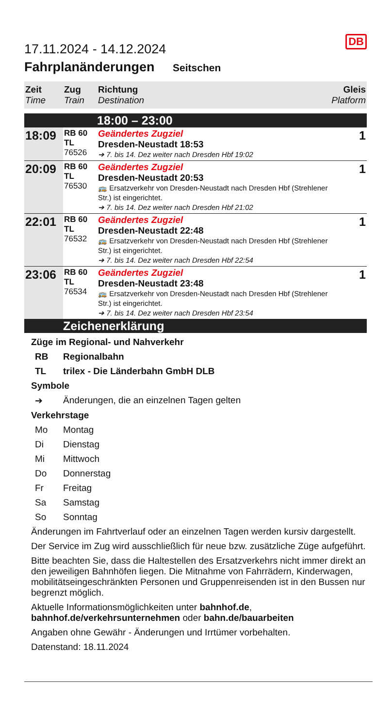DB
17.11.2024 - 14.12.2024
Fahrplanänderungen Seitschen
| Zeit Time | Zug Train | Richtung Destination | Gleis Platform |
| --- | --- | --- | --- |
| | | 18:00 – 23:00 | |
| 18:09 | RB 60 TL 76526 | Geändertes Zugziel Dresden-Neustadt 18:53 ➔ 7. bis 14. Dez weiter nach Dresden Hbf 19:02 | 1 |
| 20:09 | RB 60 TL 76530 | Geändertes Zugziel Dresden-Neustadt 20:53 🚌 Ersatzverkehr von Dresden-Neustadt nach Dresden Hbf (Strehlener Str.) ist eingerichtet. ➔ 7. bis 14. Dez weiter nach Dresden Hbf 21:02 | 1 |
| 22:01 | RB 60 TL 76532 | Geändertes Zugziel Dresden-Neustadt 22:48 🚌 Ersatzverkehr von Dresden-Neustadt nach Dresden Hbf (Strehlener Str.) ist eingerichtet. ➔ 7. bis 14. Dez weiter nach Dresden Hbf 22:54 | 1 |
| 23:06 | RB 60 TL 76534 | Geändertes Zugziel Dresden-Neustadt 23:48 🚌 Ersatzverkehr von Dresden-Neustadt nach Dresden Hbf (Strehlener Str.) ist eingerichtet. ➔ 7. bis 14. Dez weiter nach Dresden Hbf 23:54 | 1 |
| | Zeichenerklärung | | |
Züge im Regional- und Nahverkehr
RB Regionalbahn
TL trilex - Die Länderbahn GmbH DLB
Symbole
➔ Änderungen, die an einzelnen Tagen gelten
Verkehrstage
Mo Montag
Di Dienstag
Mi Mittwoch
Do Donnerstag
Fr Freitag
Sa Samstag
So Sonntag
Änderungen im Fahrtverlauf oder an einzelnen Tagen werden kursiv dargestellt.
Der Service im Zug wird ausschließlich für neue bzw. zusätzliche Züge aufgeführt.
Bitte beachten Sie, dass die Haltestellen des Ersatzverkehrs nicht immer direkt an den jeweiligen Bahnhöfen liegen. Die Mitnahme von Fahrrädern, Kinderwagen, mobilitätseingeschränkten Personen und Gruppenreisenden ist in den Bussen nur begrenzt möglich.
Aktuelle Informationsmöglichkeiten unter bahnhof.de, bahnhof.de/verkehrsunternehmen oder bahn.de/bauarbeiten
Angaben ohne Gewähr - Änderungen und Irrtümer vorbehalten.
Datenstand: 18.11.2024